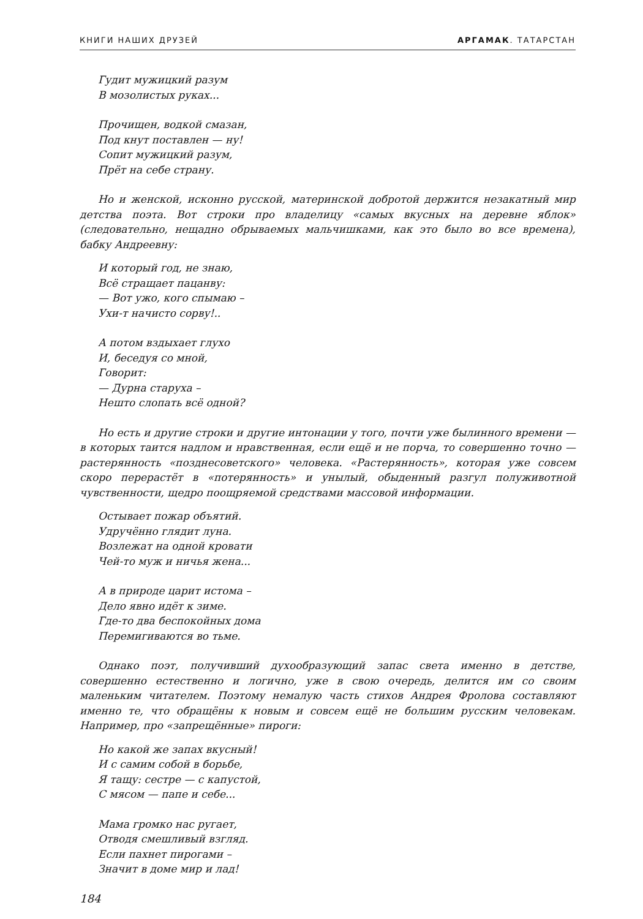КНИГИ НАШИХ ДРУЗЕЙ АРГАМАК. ТАТАРСТАН
Гудит мужицкий разум
В мозолистых руках...
Прочищен, водкой смазан,
Под кнут поставлен — ну!
Сопит мужицкий разум,
Прёт на себе страну.
Но и женской, исконно русской, материнской добротой держится незакатный мир детства поэта. Вот строки про владелицу «самых вкусных на деревне яблок» (следовательно, нещадно обрываемых мальчишками, как это было во все времена), бабку Андреевну:
И который год, не знаю,
Всё стращает пацанву:
— Вот ужо, кого спымаю –
Ухи-т начисто сорву!..
А потом вздыхает глухо
И, беседуя со мной,
Говорит:
— Дурна старуха –
Нешто слопать всё одной?
Но есть и другие строки и другие интонации у того, почти уже былинного времени — в которых таится надлом и нравственная, если ещё и не порча, то совершенно точно — растерянность «позднесоветского» человека. «Растерянность», которая уже совсем скоро перерастёт в «потерянность» и унылый, обыденный разгул полуживотной чувственности, щедро поощряемой средствами массовой информации.
Остывает пожар объятий.
Удручённо глядит луна.
Возлежат на одной кровати
Чей-то муж и ничья жена...
А в природе царит истома –
Дело явно идёт к зиме.
Где-то два беспокойных дома
Перемигиваются во тьме.
Однако поэт, получивший духообразующий запас света именно в детстве, совершенно естественно и логично, уже в свою очередь, делится им со своим маленьким читателем. Поэтому немалую часть стихов Андрея Фролова составляют именно те, что обращёны к новым и совсем ещё не большим русским человекам. Например, про «запрещённые» пироги:
Но какой же запах вкусный!
И с самим собой в борьбе,
Я тащу: сестре — с капустой,
С мясом — папе и себе...
Мама громко нас ругает,
Отводя смешливый взгляд.
Если пахнет пирогами –
Значит в доме мир и лад!
184